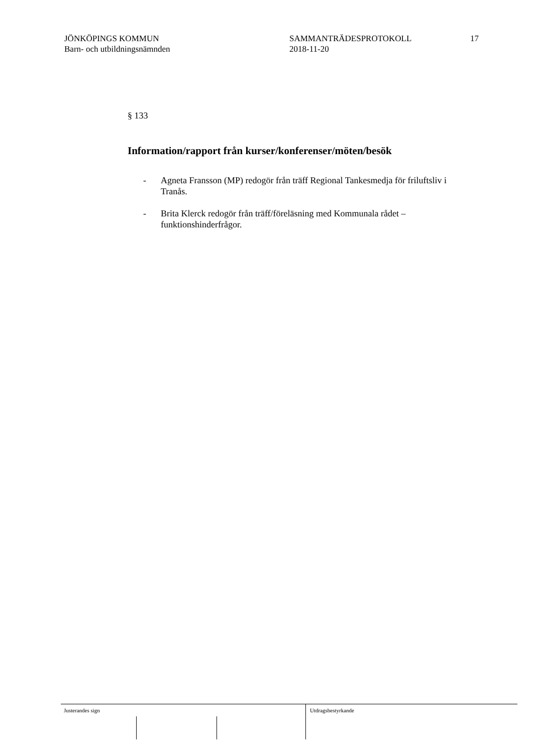JÖNKÖPINGS KOMMUN
Barn- och utbildningsnämnden
SAMMANTRÄDESPROTOKOLL
2018-11-20
17
§ 133
Information/rapport från kurser/konferenser/möten/besök
- Agneta Fransson (MP) redogör från träff Regional Tankesmedja för friluftsliv i Tranås.
- Brita Klerck redogör från träff/föreläsning med Kommunala rådet – funktionshinderfrågor.
Justerandes sign Utdragsbestyrkande